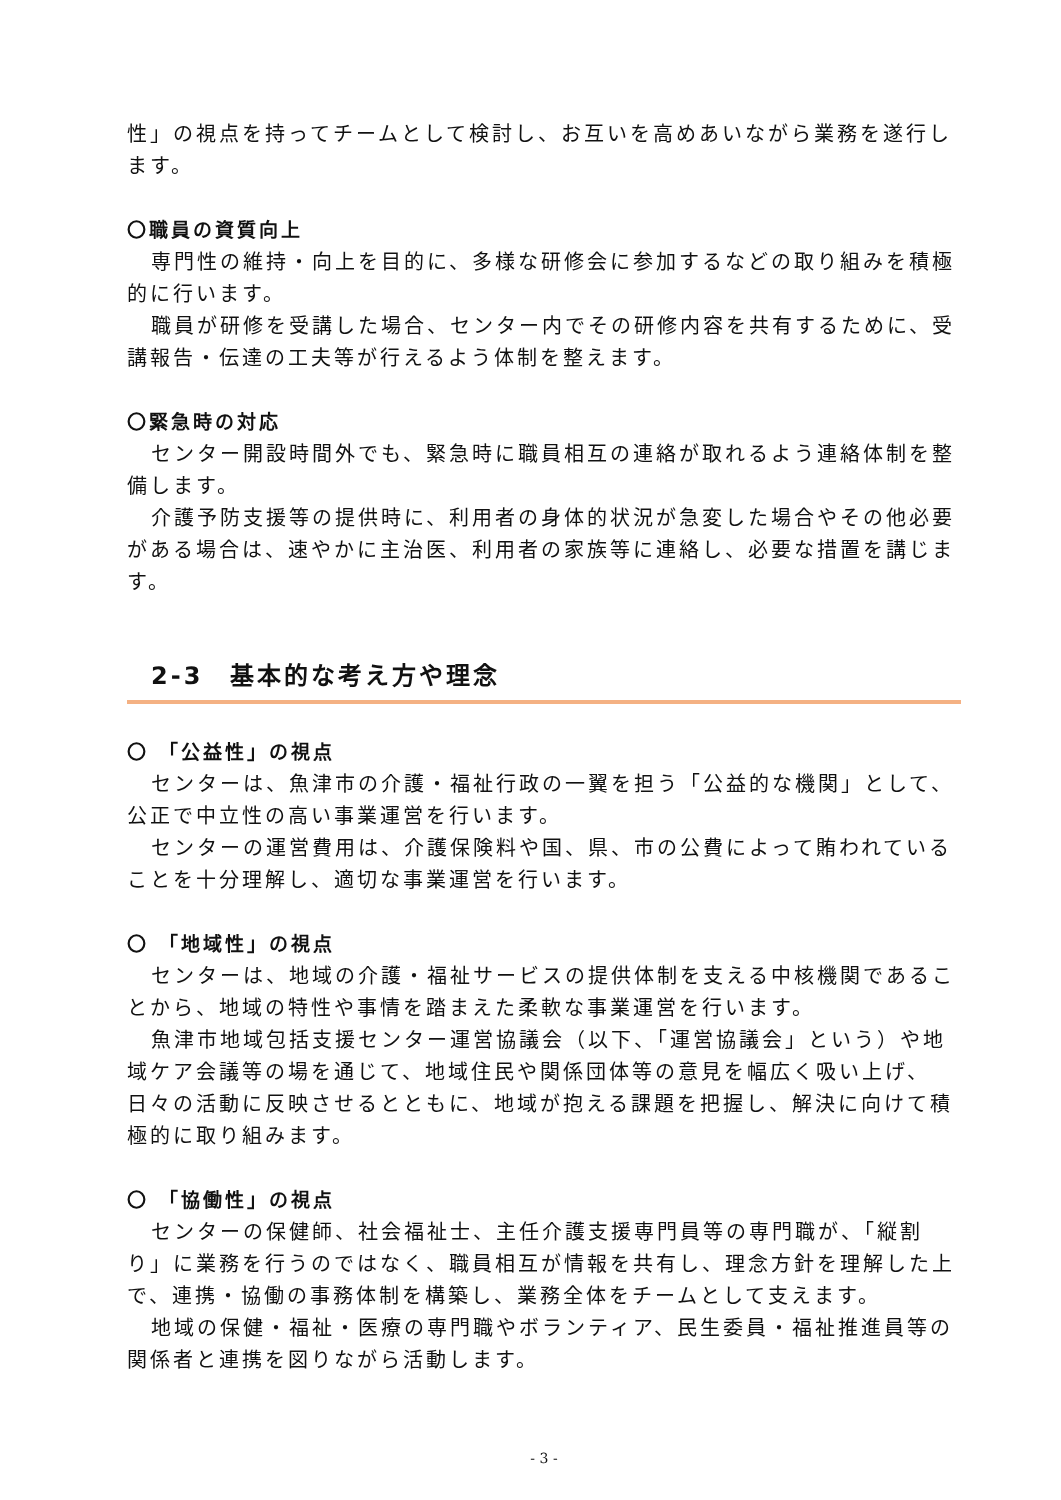性」の視点を持ってチームとして検討し、お互いを高めあいながら業務を遂行します。
〇職員の資質向上
専門性の維持・向上を目的に、多様な研修会に参加するなどの取り組みを積極的に行います。
職員が研修を受講した場合、センター内でその研修内容を共有するために、受講報告・伝達の工夫等が行えるよう体制を整えます。
〇緊急時の対応
センター開設時間外でも、緊急時に職員相互の連絡が取れるよう連絡体制を整備します。
介護予防支援等の提供時に、利用者の身体的状況が急変した場合やその他必要がある場合は、速やかに主治医、利用者の家族等に連絡し、必要な措置を講じます。
2-3　基本的な考え方や理念
〇 「公益性」の視点
センターは、魚津市の介護・福祉行政の一翼を担う「公益的な機関」として、公正で中立性の高い事業運営を行います。
センターの運営費用は、介護保険料や国、県、市の公費によって賄われていることを十分理解し、適切な事業運営を行います。
〇 「地域性」の視点
センターは、地域の介護・福祉サービスの提供体制を支える中核機関であることから、地域の特性や事情を踏まえた柔軟な事業運営を行います。
魚津市地域包括支援センター運営協議会（以下、「運営協議会」という）や地域ケア会議等の場を通じて、地域住民や関係団体等の意見を幅広く吸い上げ、日々の活動に反映させるとともに、地域が抱える課題を把握し、解決に向けて積極的に取り組みます。
〇 「協働性」の視点
センターの保健師、社会福祉士、主任介護支援専門員等の専門職が、「縦割り」に業務を行うのではなく、職員相互が情報を共有し、理念方針を理解した上で、連携・協働の事務体制を構築し、業務全体をチームとして支えます。
地域の保健・福祉・医療の専門職やボランティア、民生委員・福祉推進員等の関係者と連携を図りながら活動します。
- 3 -